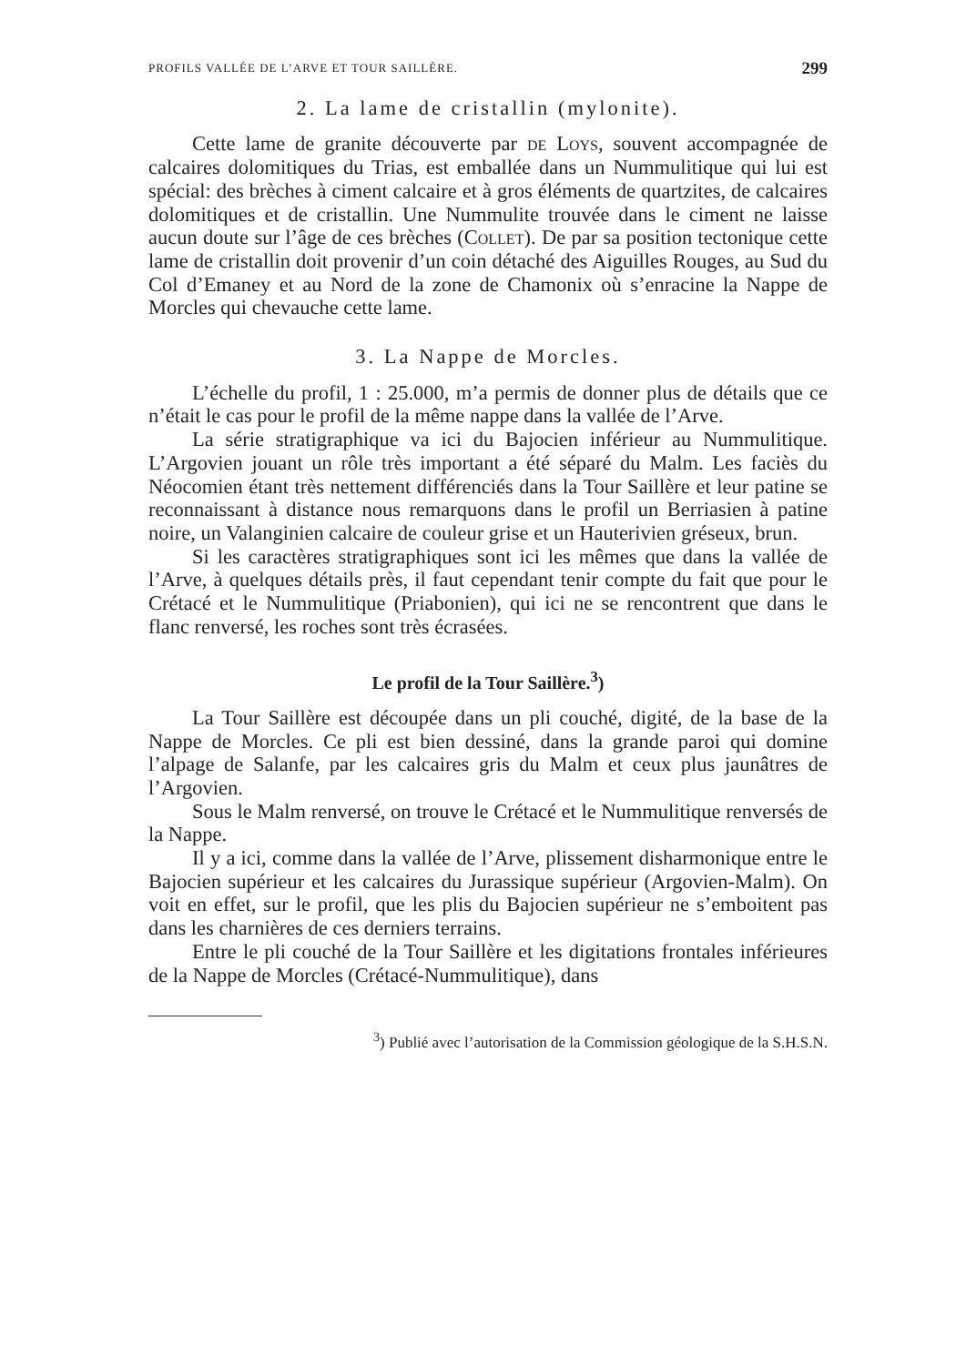PROFILS VALLÉE DE L’ARVE ET TOUR SAILLÈRE. 299
2. La lame de cristallin (mylonite).
Cette lame de granite découverte par de Loys, souvent accompagnée de calcaires dolomitiques du Trias, est emballée dans un Nummulitique qui lui est spécial: des brèches à ciment calcaire et à gros éléments de quartzites, de calcaires dolomitiques et de cristallin. Une Nummulite trouvée dans le ciment ne laisse aucun doute sur l’âge de ces brèches (Collet). De par sa position tectonique cette lame de cristallin doit provenir d’un coin détaché des Aiguilles Rouges, au Sud du Col d’Emaney et au Nord de la zone de Chamonix où s’enracine la Nappe de Morcles qui chevauche cette lame.
3. La Nappe de Morcles.
L’échelle du profil, 1 : 25.000, m’a permis de donner plus de détails que ce n’était le cas pour le profil de la même nappe dans la vallée de l’Arve.
La série stratigraphique va ici du Bajocien inférieur au Nummulitique. L’Argovien jouant un rôle très important a été séparé du Malm. Les faciès du Néocomien étant très nettement différenciés dans la Tour Saillère et leur patine se reconnaissant à distance nous remarquons dans le profil un Berriasien à patine noire, un Valanginien calcaire de couleur grise et un Hauterivien gréseux, brun.
Si les caractères stratigraphiques sont ici les mêmes que dans la vallée de l’Arve, à quelques détails près, il faut cependant tenir compte du fait que pour le Crétacé et le Nummulitique (Priabonien), qui ici ne se rencontrent que dans le flanc renversé, les roches sont très écrasées.
Le profil de la Tour Saillère.<sup>3</sup>)
La Tour Saillère est découpée dans un pli couché, digité, de la base de la Nappe de Morcles. Ce pli est bien dessiné, dans la grande paroi qui domine l’alpage de Salanfe, par les calcaires gris du Malm et ceux plus jaunâtres de l’Argovien.
Sous le Malm renversé, on trouve le Crétacé et le Nummulitique renversés de la Nappe.
Il y a ici, comme dans la vallée de l’Arve, plissement disharmonique entre le Bajocien supérieur et les calcaires du Jurassique supérieur (Argovien-Malm). On voit en effet, sur le profil, que les plis du Bajocien supérieur ne s’emboitent pas dans les charnières de ces derniers terrains.
Entre le pli couché de la Tour Saillère et les digitations frontales inférieures de la Nappe de Morcles (Crétacé-Nummulitique), dans
<sup>3</sup>) Publié avec l’autorisation de la Commission géologique de la S.H.S.N.